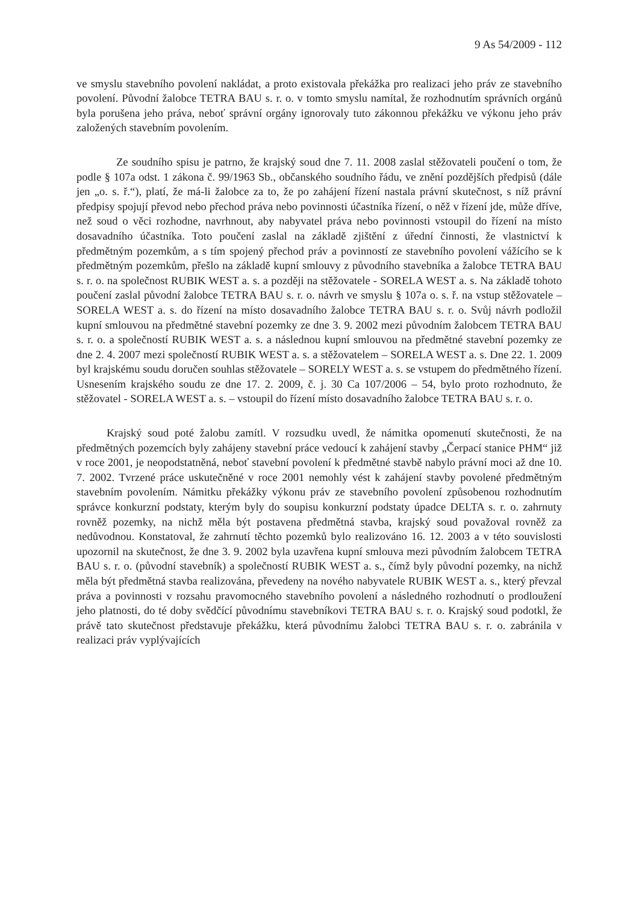9 As 54/2009 - 112
ve smyslu stavebního povolení nakládat, a proto existovala překážka pro realizaci jeho práv ze stavebního povolení. Původní žalobce TETRA BAU s. r. o. v tomto smyslu namítal, že rozhodnutím správních orgánů byla porušena jeho práva, neboť správní orgány ignorovaly tuto zákonnou překážku ve výkonu jeho práv založených stavebním povolením.
Ze soudního spisu je patrno, že krajský soud dne 7. 11. 2008 zaslal stěžovateli poučení o tom, že podle § 107a odst. 1 zákona č. 99/1963 Sb., občanského soudního řádu, ve znění pozdějších předpisů (dále jen „o. s. ř.“), platí, že má-li žalobce za to, že po zahájení řízení nastala právní skutečnost, s níž právní předpisy spojují převod nebo přechod práva nebo povinnosti účastníka řízení, o něž v řízení jde, může dříve, než soud o věci rozhodne, navrhnout, aby nabyvatel práva nebo povinnosti vstoupil do řízení na místo dosavadního účastníka. Toto poučení zaslal na základě zjištění z úřední činnosti, že vlastnictví k předmětným pozemkům, a s tím spojený přechod práv a povinností ze stavebního povolení vážícího se k předmětným pozemkům, přešlo na základě kupní smlouvy z původního stavebníka a žalobce TETRA BAU s. r. o. na společnost RUBIK WEST a. s. a později na stěžovatele - SORELA WEST a. s. Na základě tohoto poučení zaslal původní žalobce TETRA BAU s. r. o. návrh ve smyslu § 107a o. s. ř. na vstup stěžovatele – SORELA WEST a. s. do řízení na místo dosavadního žalobce TETRA BAU s. r. o. Svůj návrh podložil kupní smlouvou na předmětné stavební pozemky ze dne 3. 9. 2002 mezi původním žalobcem TETRA BAU s. r. o. a společností RUBIK WEST a. s. a následnou kupní smlouvou na předmětné stavební pozemky ze dne 2. 4. 2007 mezi společností RUBIK WEST a. s. a stěžovatelem – SORELA WEST a. s. Dne 22. 1. 2009 byl krajskému soudu doručen souhlas stěžovatele – SORELY WEST a. s. se vstupem do předmětného řízení. Usnesením krajského soudu ze dne 17. 2. 2009, č. j. 30 Ca 107/2006 – 54, bylo proto rozhodnuto, že stěžovatel - SORELA WEST a. s. – vstoupil do řízení místo dosavadního žalobce TETRA BAU s. r. o.
Krajský soud poté žalobu zamítl. V rozsudku uvedl, že námitka opomenutí skutečnosti, že na předmětných pozemcích byly zahájeny stavební práce vedoucí k zahájení stavby „Čerpací stanice PHM“ již v roce 2001, je neopodstatněná, neboť stavební povolení k předmětné stavbě nabylo právní moci až dne 10. 7. 2002. Tvrzené práce uskutečněné v roce 2001 nemohly vést k zahájení stavby povolené předmětným stavebním povolením. Námitku překážky výkonu práv ze stavebního povolení způsobenou rozhodnutím správce konkurzní podstaty, kterým byly do soupisu konkurzní podstaty úpadce DELTA s. r. o. zahrnuty rovněž pozemky, na nichž měla být postavena předmětná stavba, krajský soud považoval rovněž za nedůvodnou. Konstatoval, že zahrnutí těchto pozemků bylo realizováno 16. 12. 2003 a v této souvislosti upozornil na skutečnost, že dne 3. 9. 2002 byla uzavřena kupní smlouva mezi původním žalobcem TETRA BAU s. r. o. (původní stavebník) a společností RUBIK WEST a. s., čímž byly původní pozemky, na nichž měla být předmětná stavba realizována, převedeny na nového nabyvatele RUBIK WEST a. s., který převzal práva a povinnosti v rozsahu pravomocného stavebního povolení a následného rozhodnutí o prodloužení jeho platnosti, do té doby svědčící původnímu stavebníkovi TETRA BAU s. r. o. Krajský soud podotkl, že právě tato skutečnost představuje překážku, která původnímu žalobci TETRA BAU s. r. o. zabránila v realizaci práv vyplývajících